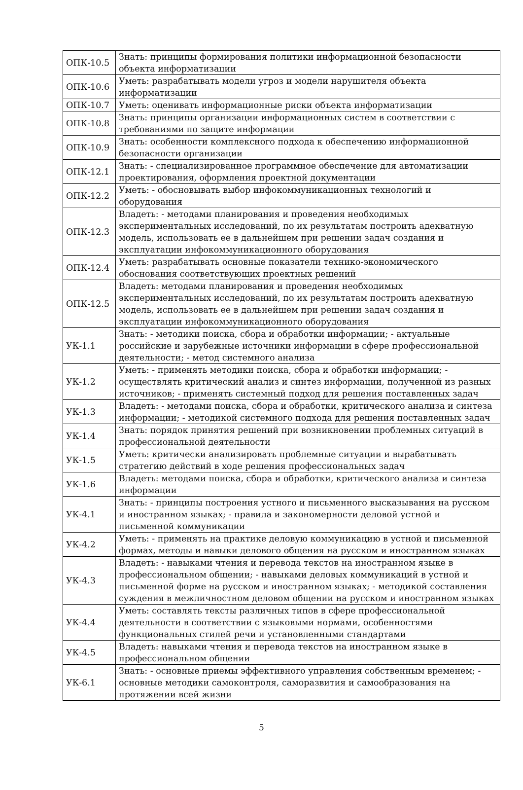| ОПК-10.5 | Знать: принципы формирования политики информационной безопасности объекта информатизации |
| ОПК-10.6 | Уметь: разрабатывать модели угроз и модели нарушителя объекта информатизации |
| ОПК-10.7 | Уметь: оценивать информационные риски объекта информатизации |
| ОПК-10.8 | Знать: принципы организации информационных систем в соответствии с требованиями по защите информации |
| ОПК-10.9 | Знать: особенности комплексного подхода к обеспечению информационной безопасности организации |
| ОПК-12.1 | Знать: - специализированное программное обеспечение для автоматизации проектирования, оформления проектной документации |
| ОПК-12.2 | Уметь: - обосновывать выбор инфокоммуникационных технологий и оборудования |
| ОПК-12.3 | Владеть: - методами планирования и проведения необходимых экспериментальных исследований, по их результатам построить адекватную модель, использовать ее в дальнейшем при решении задач создания и эксплуатации инфокоммуникационного оборудования |
| ОПК-12.4 | Уметь: разрабатывать основные показатели технико-экономического обоснования соответствующих проектных решений |
| ОПК-12.5 | Владеть: методами планирования и проведения необходимых экспериментальных исследований, по их результатам построить адекватную модель, использовать ее в дальнейшем при решении задач создания и эксплуатации инфокоммуникационного оборудования |
| УК-1.1 | Знать: - методики поиска, сбора и обработки информации; - актуальные российские и зарубежные источники информации в сфере профессиональной деятельности; - метод системного анализа |
| УК-1.2 | Уметь: - применять методики поиска, сбора и обработки информации; - осуществлять критический анализ и синтез информации, полученной из разных источников; - применять системный подход для решения поставленных задач |
| УК-1.3 | Владеть: - методами поиска, сбора и обработки, критического анализа и синтеза информации; - методикой системного подхода для решения поставленных задач |
| УК-1.4 | Знать: порядок принятия решений при возникновении проблемных ситуаций в профессиональной деятельности |
| УК-1.5 | Уметь: критически анализировать проблемные ситуации и вырабатывать стратегию действий в ходе решения профессиональных задач |
| УК-1.6 | Владеть: методами поиска, сбора и обработки, критического анализа и синтеза информации |
| УК-4.1 | Знать: - принципы построения устного и письменного высказывания на русском и иностранном языках; - правила и закономерности деловой устной и письменной коммуникации |
| УК-4.2 | Уметь: - применять на практике деловую коммуникацию в устной и письменной формах, методы и навыки делового общения на русском и иностранном языках |
| УК-4.3 | Владеть: - навыками чтения и перевода текстов на иностранном языке в профессиональном общении; - навыками деловых коммуникаций в устной и письменной форме на русском и иностранном языках; - методикой составления суждения в межличностном деловом общении на русском и иностранном языках |
| УК-4.4 | Уметь: составлять тексты различных типов в сфере профессиональной деятельности в соответствии с языковыми нормами, особенностями функциональных стилей речи и установленными стандартами |
| УК-4.5 | Владеть: навыками чтения и перевода текстов на иностранном языке в профессиональном общении |
| УК-6.1 | Знать: - основные приемы эффективного управления собственным временем; - основные методики самоконтроля, саморазвития и самообразования на протяжении всей жизни |
5